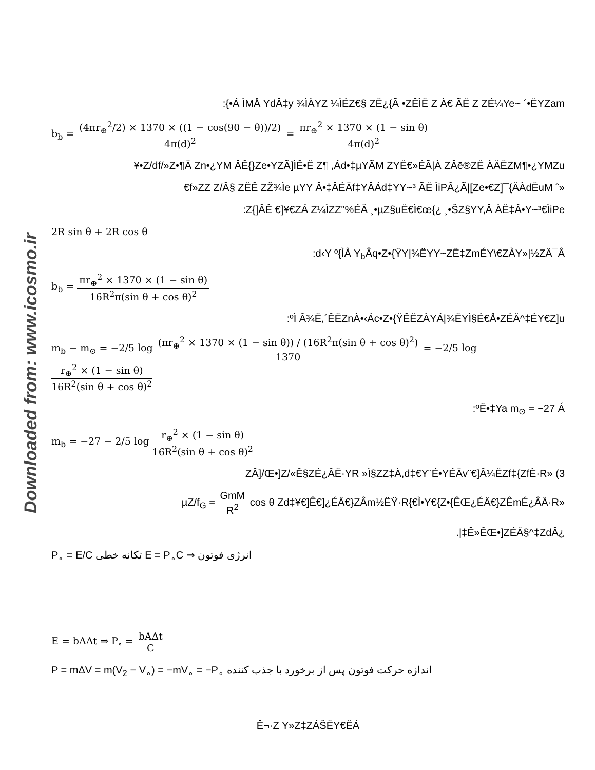Downloaded from: www.icosmo.ir
:{•Á ÌMÅ YdÂ‡y ¾ÌÀYZ ¼ÌÉZ€§ ZË¿{Ã •ZÊÌË Z À€ ÃË Z ZÉ¼Ye~ ´•ËYZam
b<sub>b</sub> = (4πr<sub>⊕</sub><sup>2</sup>/2) × 1370 × ((1 − cos(90 − θ))/2) 4π(d)<sup>2</sup> = πr<sub>⊕</sub><sup>2</sup> × 1370 × (1 − sin θ) 4π(d)<sup>2</sup>
¥•Z/df/»Z•¶Ä Zn•¿YM ÂÊ{}Ze•YZÃ]ÌÊ•Ë Z¶ ,Ád•‡µYÃM ZYË€»ÉÃ|À ZÂē®ZË ÀÄËZM¶•¿YMZu
€f»ZZ Z/Â§ ZËÊ ZŽ¾Ìe µYY Â•‡ÂÉÄf‡YÂÁd‡YY~³ ÃË ÌiPÂ¿Ã|[Ze•€Z]¯{ÄÀdËuM ˆ»
:Z{]ÂÊ €]¥€ZÁ Z¼ÌZZ"%ÉÄ ¸•µZ§uË€Ì€œ{¿ ¸•ŠZ§YY,Â ÀË‡Â•Y~³€ÌiPe
2R sin θ + 2R cos θ
:d‹Y º{ÌÅ Y<sub>b</sub>Âq•Z•{ŸY|¾ËYY~ZË‡ZmÉY\€ZÀY»|½ZÄ¯Å
b<sub>b</sub> = πr<sub>⊕</sub><sup>2</sup> × 1370 × (1 − sin θ) 16R<sup>2</sup>π(sin θ + cos θ)<sup>2</sup>
:ºÌ Â¾Ë,´ÊËZnÀ•‹Ác•Z•{ŸÊËZÀYÁ|¾ËYÌ§É€Å•ZÉÄ^‡ÉY€Z]u
m<sub>b</sub> − m<sub>⊙</sub> = −2/5 log (πr<sub>⊕</sub><sup>2</sup> × 1370 × (1 − sin θ)) / (16R<sup>2</sup>π(sin θ + cos θ)<sup>2</sup>) 1370 = −2/5 log r<sub>⊕</sub><sup>2</sup> × (1 − sin θ) 16R<sup>2</sup>(sin θ + cos θ)<sup>2</sup>
:ºË•‡Ya m<sub>⊙</sub> = −27 Á
m<sub>b</sub> = −27 − 2/5 log r<sub>⊕</sub><sup>2</sup> × (1 − sin θ) 16R<sup>2</sup>(sin θ + cos θ)<sup>2</sup>
ZÂ]/Œ•]Z/«Ê§ZÉ¿ÂË·YR »Ì§ZZ‡À,d‡€Y¨É•YÉÄv¨€]Â¼ËZf‡{ZfÈ·R» (3
µZ/f<sub>G</sub> = GmM R<sup>2</sup> cos θ Zd‡¥€]Ê€]¿ÉÄ€}ZÂm½ËŸ·R{€Ì•Y€{Z•{ÊŒ¿ÉÄ€}ZÊmÉ¿ÂÄ·R»
.|‡Ê»ÊŒ•]ZÉÄ§^‡ZdÂ¿
انرژی فوتون E = P<sub>∘</sub>C ⇒ تکانه خطی P<sub>∘</sub> = E/C
E = bAΔt ⇒ P<sub>∘</sub> = bAΔt C
اندازه حرکت فوتون پس از برخورد با جذب کننده P = mΔV = m(V<sub>2</sub> − V<sub>∘</sub>) = −mV<sub>∘</sub> = −P<sub>∘</sub>
Ê¬·Z Y»Z‡ZÁŠËY€ËÁ